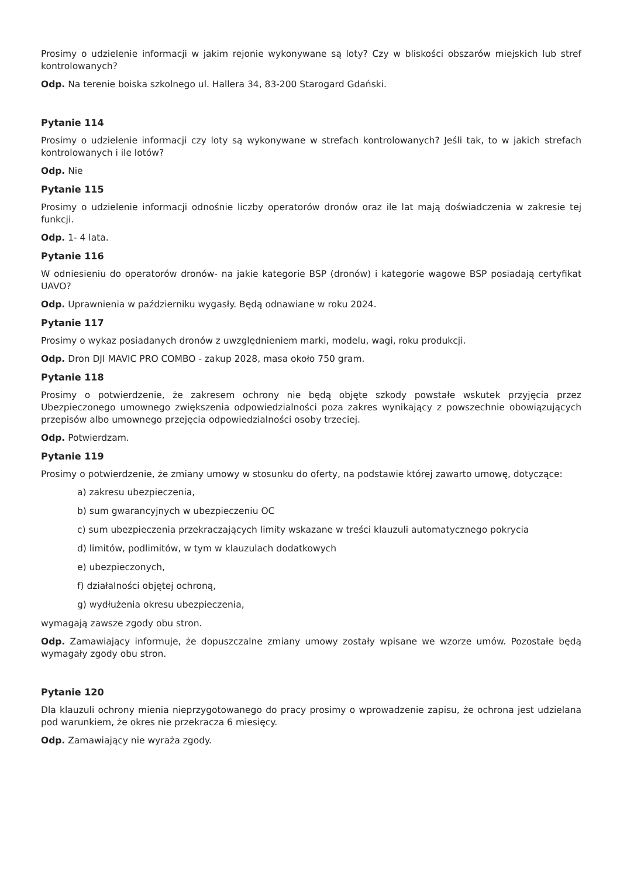Prosimy o udzielenie informacji w jakim rejonie wykonywane są loty? Czy w bliskości obszarów miejskich lub stref kontrolowanych?
Odp. Na terenie boiska szkolnego ul. Hallera 34, 83-200 Starogard Gdański.
Pytanie 114
Prosimy o udzielenie informacji czy loty są wykonywane w strefach kontrolowanych? Jeśli tak, to w jakich strefach kontrolowanych i ile lotów?
Odp. Nie
Pytanie 115
Prosimy o udzielenie informacji odnośnie liczby operatorów dronów oraz ile lat mają doświadczenia w zakresie tej funkcji.
Odp. 1- 4 lata.
Pytanie 116
W odniesieniu do operatorów dronów- na jakie kategorie BSP (dronów) i kategorie wagowe BSP posiadają certyfikat UAVO?
Odp. Uprawnienia w październiku wygasły. Będą odnawiane w roku 2024.
Pytanie 117
Prosimy o wykaz posiadanych dronów z uwzględnieniem marki, modelu, wagi, roku produkcji.
Odp. Dron DJI MAVIC PRO COMBO - zakup 2028, masa około 750 gram.
Pytanie 118
Prosimy o potwierdzenie, że zakresem ochrony nie będą objęte szkody powstałe wskutek przyjęcia przez Ubezpieczonego umownego zwiększenia odpowiedzialności poza zakres wynikający z powszechnie obowiązujących przepisów albo umownego przejęcia odpowiedzialności osoby trzeciej.
Odp. Potwierdzam.
Pytanie 119
Prosimy o potwierdzenie, że zmiany umowy w stosunku do oferty, na podstawie której zawarto umowę, dotyczące:
a) zakresu ubezpieczenia,
b) sum gwarancyjnych w ubezpieczeniu OC
c) sum ubezpieczenia przekraczających limity wskazane w treści klauzuli automatycznego pokrycia
d) limitów, podlimitów, w tym w klauzulach dodatkowych
e) ubezpieczonych,
f) działalności objętej ochroną,
g) wydłużenia okresu ubezpieczenia,
wymagają zawsze zgody obu stron.
Odp. Zamawiający informuje, że dopuszczalne zmiany umowy zostały wpisane we wzorze umów. Pozostałe będą wymagały zgody obu stron.
Pytanie 120
Dla klauzuli ochrony mienia nieprzygotowanego do pracy prosimy o wprowadzenie zapisu, że ochrona jest udzielana pod warunkiem, że okres nie przekracza 6 miesięcy.
Odp. Zamawiający nie wyraża zgody.